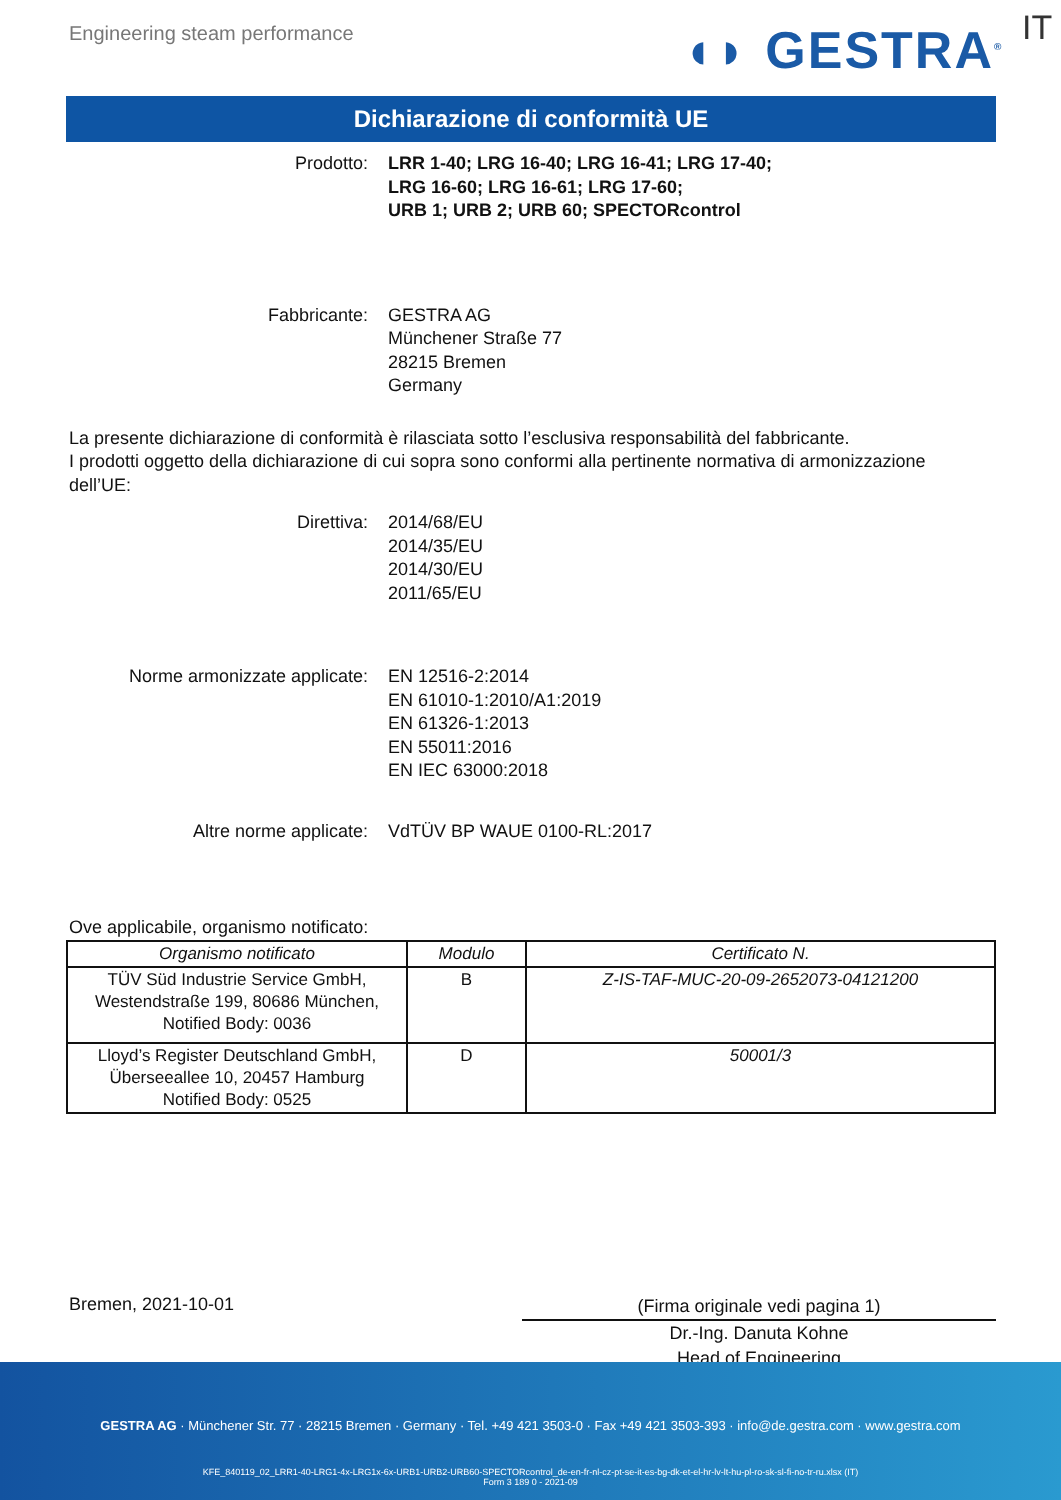Engineering steam performance ◖◗ GESTRA<sup>®</sup> IT
Dichiarazione di conformità UE
Prodotto: LRR 1-40; LRG 16-40; LRG 16-41; LRG 17-40;
LRG 16-60; LRG 16-61; LRG 17-60;
URB 1; URB 2; URB 60; SPECTORcontrol
Fabbricante: GESTRA AG
Münchener Straße 77
28215 Bremen
Germany
La presente dichiarazione di conformità è rilasciata sotto l’esclusiva responsabilità del fabbricante.
I prodotti oggetto della dichiarazione di cui sopra sono conformi alla pertinente normativa di armonizzazione dell’UE:
Direttiva: 2014/68/EU
2014/35/EU
2014/30/EU
2011/65/EU
Norme armonizzate applicate: EN 12516-2:2014
EN 61010-1:2010/A1:2019
EN 61326-1:2013
EN 55011:2016
EN IEC 63000:2018
Altre norme applicate: VdTÜV BP WAUE 0100-RL:2017
Ove applicabile, organismo notificato:
| Organismo notificato | Modulo | Certificato N. |
| --- | --- | --- |
| TÜV Süd Industrie Service GmbH, Westendstraße 199, 80686 München, Notified Body: 0036 | B | Z-IS-TAF-MUC-20-09-2652073-04121200 |
| Lloyd’s Register Deutschland GmbH, Überseeallee 10, 20457 Hamburg Notified Body: 0525 | D | 50001/3 |
Bremen, 2021-10-01
(Firma originale vedi pagina 1)
Dr.-Ing. Danuta Kohne
Head of Engineering
GESTRA AG · Münchener Str. 77 · 28215 Bremen · Germany · Tel. +49 421 3503-0 · Fax +49 421 3503-393 · info@de.gestra.com · www.gestra.com
KFE_840119_02_LRR1-40-LRG1-4x-LRG1x-6x-URB1-URB2-URB60-SPECTORcontrol_de-en-fr-nl-cz-pt-se-it-es-bg-dk-et-el-hr-lv-lt-hu-pl-ro-sk-sl-fi-no-tr-ru.xlsx (IT)
Form 3 189 0 - 2021-09